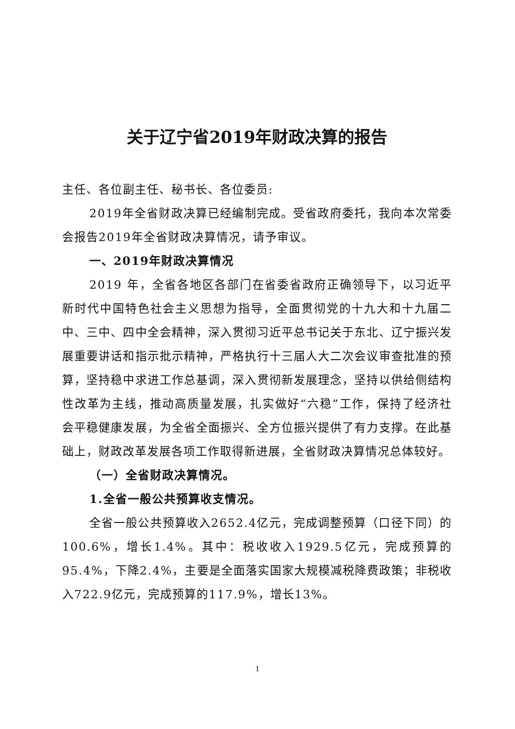关于辽宁省2019年财政决算的报告
主任、各位副主任、秘书长、各位委员:
2019年全省财政决算已经编制完成。受省政府委托，我向本次常委会报告2019年全省财政决算情况，请予审议。
一、2019年财政决算情况
2019 年，全省各地区各部门在省委省政府正确领导下，以习近平新时代中国特色社会主义思想为指导，全面贯彻党的十九大和十九届二中、三中、四中全会精神，深入贯彻习近平总书记关于东北、辽宁振兴发展重要讲话和指示批示精神，严格执行十三届人大二次会议审查批准的预算，坚持稳中求进工作总基调，深入贯彻新发展理念，坚持以供给侧结构性改革为主线，推动高质量发展，扎实做好“六稳”工作，保持了经济社会平稳健康发展，为全省全面振兴、全方位振兴提供了有力支撑。在此基础上，财政改革发展各项工作取得新进展，全省财政决算情况总体较好。
（一）全省财政决算情况。
1.全省一般公共预算收支情况。
全省一般公共预算收入2652.4亿元，完成调整预算（口径下同）的100.6%，增长1.4%。其中：税收收入1929.5亿元，完成预算的95.4%，下降2.4%，主要是全面落实国家大规模减税降费政策；非税收入722.9亿元，完成预算的117.9%，增长13%。
1